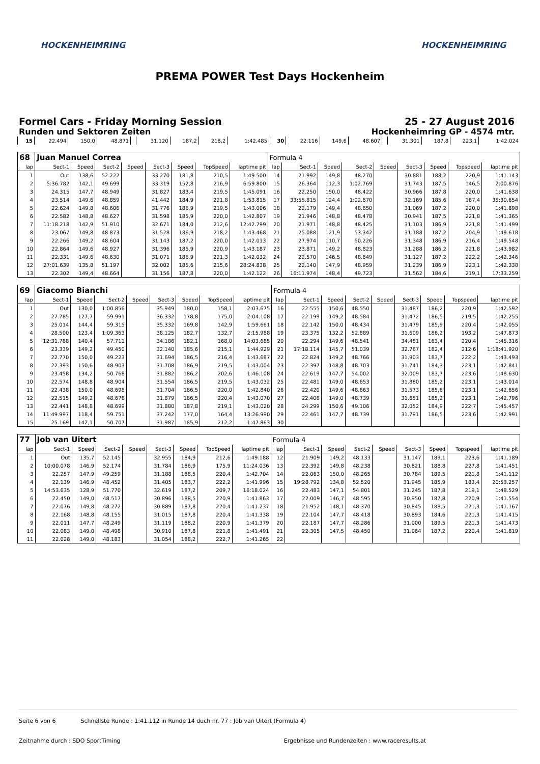HOCKENHEIMRING HOCKENHEIMRING
PREMA POWER Test Days Hockenheim
Formel Cars - Friday Morning Session
Runden und Sektoren Zeiten
25 - 27 August 2016
Hockenheimring GP - 4574 mtr.
| 15 | 22.494 | 150,0 | 48.871 | | 31.120 | 187,2 | 218,2 | 1:42.485 | 30 | 22.116 | 149,6 | 48.607 | | 31.301 | 187,8 | 223,1 | 1:42.024 |
| 68 | Juan Manuel Correa | | | | | | | | Formula 4 | | | | | | | | |
| lap | Sect-1 | Speed | Sect-2 | Speed | Sect-3 | Speed | TopSpeed | laptime pit | lap | Sect-1 | Speed | Sect-2 | Speed | Sect-3 | Speed | Topspeed | laptime pit |
| 1 | Out | 138,6 | 52.222 | | 33.270 | 181,8 | 210,5 | 1:49.500 | 14 | 21.992 | 149,8 | 48.270 | | 30.881 | 188,2 | 220,9 | 1:41.143 |
| 2 | 5:36.782 | 142,1 | 49.699 | | 33.319 | 152,8 | 216,9 | 6:59.800 | 15 | 26.364 | 112,3 | 1:02.769 | | 31.743 | 187,5 | 146,5 | 2:00.876 |
| 3 | 24.315 | 147,7 | 48.949 | | 31.827 | 183,4 | 219,5 | 1:45.091 | 16 | 22.250 | 150,0 | 48.422 | | 30.966 | 187,8 | 220,0 | 1:41.638 |
| 4 | 23.514 | 149,6 | 48.859 | | 41.442 | 184,9 | 221,8 | 1:53.815 | 17 | 33:55.815 | 124,4 | 1:02.670 | | 32.169 | 185,6 | 167,4 | 35:30.654 |
| 5 | 22.624 | 149,8 | 48.606 | | 31.776 | 186,9 | 219,5 | 1:43.006 | 18 | 22.179 | 149,4 | 48.650 | | 31.069 | 187,2 | 220,0 | 1:41.898 |
| 6 | 22.582 | 148,8 | 48.627 | | 31.598 | 185,9 | 220,0 | 1:42.807 | 19 | 21.946 | 148,8 | 48.478 | | 30.941 | 187,5 | 221,8 | 1:41.365 |
| 7 | 11:18.218 | 142,9 | 51.910 | | 32.671 | 184,0 | 212,6 | 12:42.799 | 20 | 21.971 | 148,8 | 48.425 | | 31.103 | 186,9 | 221,8 | 1:41.499 |
| 8 | 23.067 | 149,8 | 48.873 | | 31.528 | 186,9 | 218,2 | 1:43.468 | 21 | 25.088 | 121,9 | 53.342 | | 31.188 | 187,2 | 204,9 | 1:49.618 |
| 9 | 22.266 | 149,2 | 48.604 | | 31.143 | 187,2 | 220,0 | 1:42.013 | 22 | 27.974 | 110,7 | 50.226 | | 31.348 | 186,9 | 216,4 | 1:49.548 |
| 10 | 22.864 | 149,6 | 48.927 | | 31.396 | 185,9 | 220,9 | 1:43.187 | 23 | 23.871 | 149,2 | 48.823 | | 31.288 | 186,2 | 221,8 | 1:43.982 |
| 11 | 22.331 | 149,6 | 48.630 | | 31.071 | 186,9 | 221,3 | 1:42.032 | 24 | 22.570 | 146,5 | 48.649 | | 31.127 | 187,2 | 222,2 | 1:42.346 |
| 12 | 27:01.639 | 135,8 | 51.197 | | 32.002 | 185,6 | 215,6 | 28:24.838 | 25 | 22.140 | 147,9 | 48.959 | | 31.239 | 186,9 | 223,1 | 1:42.338 |
| 13 | 22.302 | 149,4 | 48.664 | | 31.156 | 187,8 | 220,0 | 1:42.122 | 26 | 16:11.974 | 148,4 | 49.723 | | 31.562 | 184,6 | 219,1 | 17:33.259 |
| 69 | Giacomo Bianchi | | | | | | | | Formula 4 | | | | | | | | |
| lap | Sect-1 | Speed | Sect-2 | Speed | Sect-3 | Speed | TopSpeed | laptime pit | lap | Sect-1 | Speed | Sect-2 | Speed | Sect-3 | Speed | Topspeed | laptime pit |
| 1 | Out | 130,0 | 1:00.856 | | 35.949 | 180,0 | 158,1 | 2:03.675 | 16 | 22.555 | 150,6 | 48.550 | | 31.487 | 186,2 | 220,9 | 1:42.592 |
| 2 | 27.785 | 127,7 | 59.991 | | 36.332 | 178,8 | 175,0 | 2:04.108 | 17 | 22.199 | 149,2 | 48.584 | | 31.472 | 186,5 | 219,5 | 1:42.255 |
| 3 | 25.014 | 144,4 | 59.315 | | 35.332 | 169,8 | 142,9 | 1:59.661 | 18 | 22.142 | 150,0 | 48.434 | | 31.479 | 185,9 | 220,4 | 1:42.055 |
| 4 | 28.500 | 123,4 | 1:09.363 | | 38.125 | 182,7 | 132,7 | 2:15.988 | 19 | 23.375 | 132,2 | 52.889 | | 31.609 | 186,2 | 193,2 | 1:47.873 |
| 5 | 12:31.788 | 140,4 | 57.711 | | 34.186 | 182,1 | 168,0 | 14:03.685 | 20 | 22.294 | 149,6 | 48.541 | | 34.481 | 163,4 | 220,4 | 1:45.316 |
| 6 | 23.339 | 149,2 | 49.450 | | 32.140 | 185,6 | 215,1 | 1:44.929 | 21 | 17:18.114 | 145,7 | 51.039 | | 32.767 | 182,4 | 212,6 | 1:18:41.920 |
| 7 | 22.770 | 150,0 | 49.223 | | 31.694 | 186,5 | 216,4 | 1:43.687 | 22 | 22.824 | 149,2 | 48.766 | | 31.903 | 183,7 | 222,2 | 1:43.493 |
| 8 | 22.393 | 150,6 | 48.903 | | 31.708 | 186,9 | 219,5 | 1:43.004 | 23 | 22.397 | 148,8 | 48.703 | | 31.741 | 184,3 | 223,1 | 1:42.841 |
| 9 | 23.458 | 134,2 | 50.768 | | 31.882 | 186,2 | 202,6 | 1:46.108 | 24 | 22.619 | 147,7 | 54.002 | | 32.009 | 183,7 | 223,6 | 1:48.630 |
| 10 | 22.574 | 148,8 | 48.904 | | 31.554 | 186,5 | 219,5 | 1:43.032 | 25 | 22.481 | 149,0 | 48.653 | | 31.880 | 185,2 | 223,1 | 1:43.014 |
| 11 | 22.438 | 150,0 | 48.698 | | 31.704 | 186,5 | 220,0 | 1:42.840 | 26 | 22.420 | 149,6 | 48.663 | | 31.573 | 185,6 | 223,1 | 1:42.656 |
| 12 | 22.515 | 149,2 | 48.676 | | 31.879 | 186,5 | 220,4 | 1:43.070 | 27 | 22.406 | 149,0 | 48.739 | | 31.651 | 185,2 | 223,1 | 1:42.796 |
| 13 | 22.441 | 148,8 | 48.699 | | 31.880 | 187,8 | 219,1 | 1:43.020 | 28 | 24.299 | 150,6 | 49.106 | | 32.052 | 184,9 | 222,7 | 1:45.457 |
| 14 | 11:49.997 | 118,4 | 59.751 | | 37.242 | 177,0 | 164,4 | 13:26.990 | 29 | 22.461 | 147,7 | 48.739 | | 31.791 | 186,5 | 223,6 | 1:42.991 |
| 15 | 25.169 | 142,1 | 50.707 | | 31.987 | 185,9 | 212,2 | 1:47.863 | 30 | | | | | | | | |
| 77 | Job van Uitert | | | | | | | | Formula 4 | | | | | | | | |
| lap | Sect-1 | Speed | Sect-2 | Speed | Sect-3 | Speed | TopSpeed | laptime pit | lap | Sect-1 | Speed | Sect-2 | Speed | Sect-3 | Speed | Topspeed | laptime pit |
| 1 | Out | 135,7 | 52.145 | | 32.955 | 184,9 | 212,6 | 1:49.188 | 12 | 21.909 | 149,2 | 48.133 | | 31.147 | 189,1 | 223,6 | 1:41.189 |
| 2 | 10:00.078 | 146,9 | 52.174 | | 31.784 | 186,9 | 175,9 | 11:24.036 | 13 | 22.392 | 149,8 | 48.238 | | 30.821 | 188,8 | 227,8 | 1:41.451 |
| 3 | 22.257 | 147,9 | 49.259 | | 31.188 | 188,5 | 220,4 | 1:42.704 | 14 | 22.063 | 150,0 | 48.265 | | 30.784 | 189,5 | 221,8 | 1:41.112 |
| 4 | 22.139 | 146,9 | 48.452 | | 31.405 | 183,7 | 222,2 | 1:41.996 | 15 | 19:28.792 | 134,8 | 52.520 | | 31.945 | 185,9 | 183,4 | 20:53.257 |
| 5 | 14:53.635 | 128,9 | 51.770 | | 32.619 | 187,2 | 209,7 | 16:18.024 | 16 | 22.483 | 147,1 | 54.801 | | 31.245 | 187,8 | 219,1 | 1:48.529 |
| 6 | 22.450 | 149,0 | 48.517 | | 30.896 | 188,5 | 220,9 | 1:41.863 | 17 | 22.009 | 146,7 | 48.595 | | 30.950 | 187,8 | 220,9 | 1:41.554 |
| 7 | 22.076 | 149,8 | 48.272 | | 30.889 | 187,8 | 220,4 | 1:41.237 | 18 | 21.952 | 148,1 | 48.370 | | 30.845 | 188,5 | 221,3 | 1:41.167 |
| 8 | 22.168 | 148,8 | 48.155 | | 31.015 | 187,8 | 220,4 | 1:41.338 | 19 | 22.104 | 147,7 | 48.418 | | 30.893 | 184,6 | 221,3 | 1:41.415 |
| 9 | 22.011 | 147,7 | 48.249 | | 31.119 | 188,2 | 220,9 | 1:41.379 | 20 | 22.187 | 147,7 | 48.286 | | 31.000 | 189,5 | 221,3 | 1:41.473 |
| 10 | 22.083 | 149,0 | 48.498 | | 30.910 | 187,8 | 221,8 | 1:41.491 | 21 | 22.305 | 147,5 | 48.450 | | 31.064 | 187,2 | 220,4 | 1:41.819 |
| 11 | 22.028 | 149,0 | 48.183 | | 31.054 | 188,2 | 222,7 | 1:41.265 | 22 | | | | | | | | |
Seite 6 von 6 Schnellste Runde : 1:41.112 in Runde 14 duch nr. 77 : Job van Uitert (Formula 4)
Zeitnahme durch : SDO SportTiming Ergebnisse und Rundenzeiten : www.raceresults.at